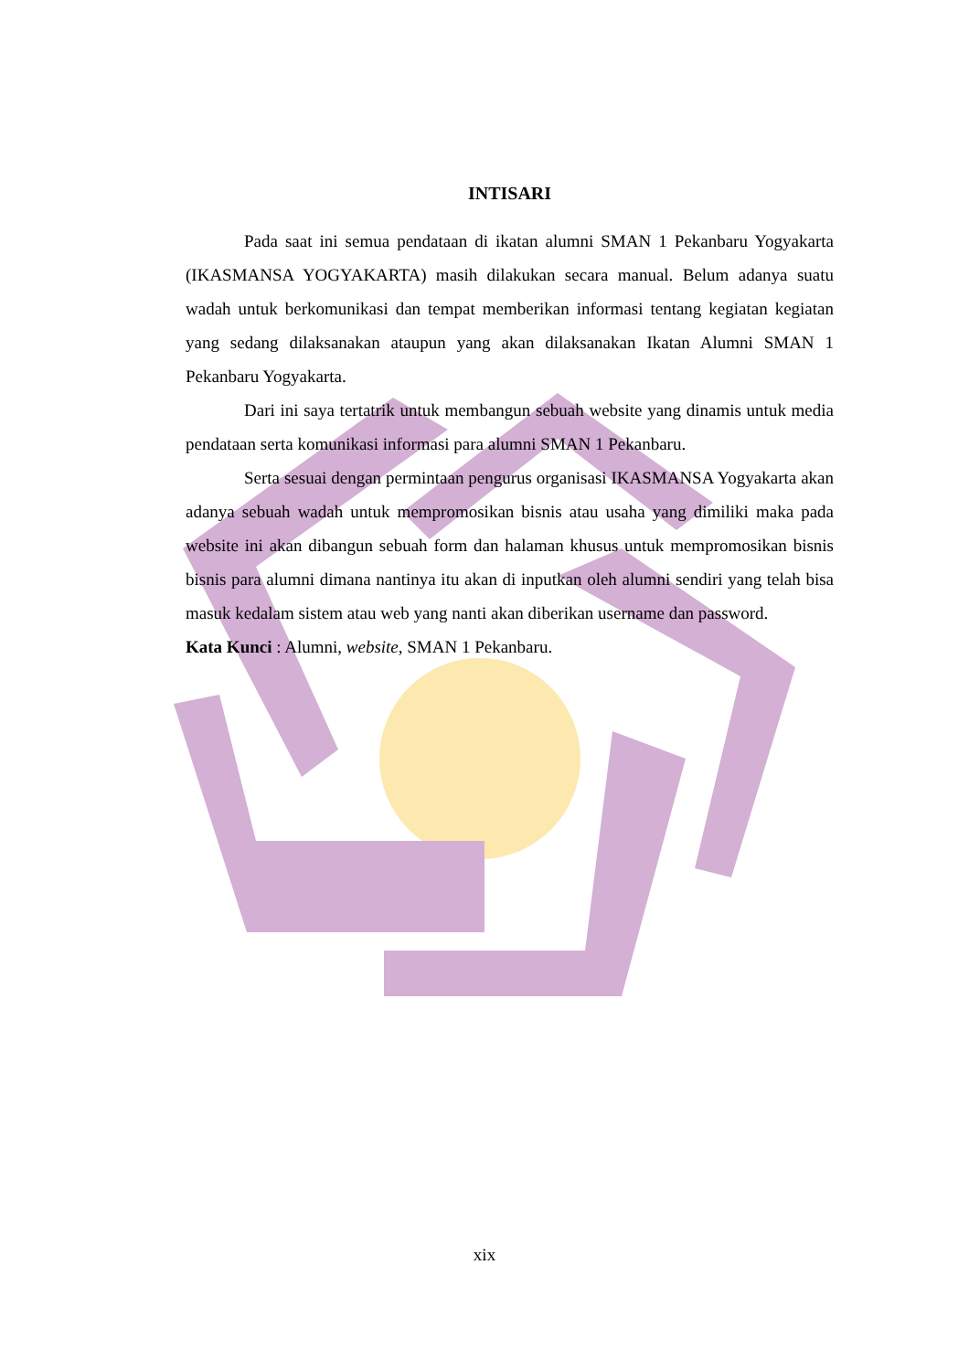INTISARI
Pada saat ini semua pendataan di ikatan alumni SMAN 1 Pekanbaru Yogyakarta (IKASMANSA YOGYAKARTA) masih dilakukan secara manual. Belum adanya suatu wadah untuk berkomunikasi dan tempat memberikan informasi tentang kegiatan kegiatan yang sedang dilaksanakan ataupun yang akan dilaksanakan Ikatan Alumni SMAN 1 Pekanbaru Yogyakarta.
Dari ini saya tertatrik untuk membangun sebuah website yang dinamis untuk media pendataan serta komunikasi informasi para alumni SMAN 1 Pekanbaru.
Serta sesuai dengan permintaan pengurus organisasi IKASMANSA Yogyakarta akan adanya sebuah wadah untuk mempromosikan bisnis atau usaha yang dimiliki maka pada website ini akan dibangun sebuah form dan halaman khusus untuk mempromosikan bisnis bisnis para alumni dimana nantinya itu akan di inputkan oleh alumni sendiri yang telah bisa masuk kedalam sistem atau web yang nanti akan diberikan username dan password.
Kata Kunci : Alumni, website, SMAN 1 Pekanbaru.
xix